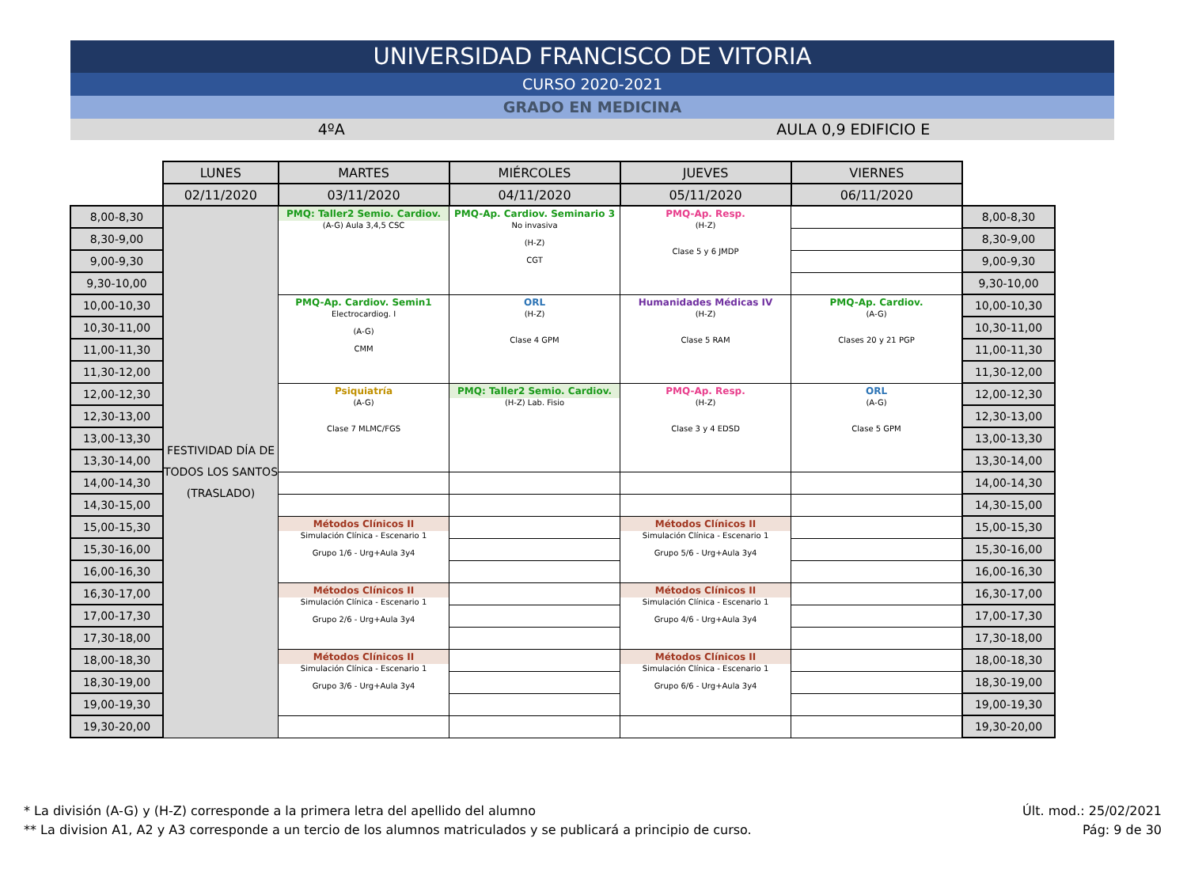UNIVERSIDAD FRANCISCO DE VITORIA
CURSO 2020-2021
GRADO EN MEDICINA
4ºA AULA 0,9 EDIFICIO E
| | LUNES | MARTES | MIÉRCOLES | JUEVES | VIERNES | |
| | 02/11/2020 | 03/11/2020 | 04/11/2020 | 05/11/2020 | 06/11/2020 | |
| 8,00-8,30 | FESTIVIDAD DÍA DE TODOS LOS SANTOS (TRASLADO) | PMQ: Taller2 Semio. Cardiov. (A-G) Aula 3,4,5 CSC | PMQ-Ap. Cardiov. Seminario 3 No invasiva (H-Z) CGT | PMQ-Ap. Resp. (H-Z) Clase 5 y 6 JMDP | | 8,00-8,30 |
| 8,30-9,00 | | | | | | 8,30-9,00 |
| 9,00-9,30 | | | | | | 9,00-9,30 |
| 9,30-10,00 | | | | | | 9,30-10,00 |
| 10,00-10,30 | | PMQ-Ap. Cardiov. Semin1 Electrocardiog. I (A-G) CMM | ORL (H-Z) Clase 4 GPM | Humanidades Médicas IV (H-Z) Clase 5 RAM | PMQ-Ap. Cardiov. (A-G) Clases 20 y 21 PGP | 10,00-10,30 |
| 10,30-11,00 | | | | | | 10,30-11,00 |
| 11,00-11,30 | | | | | | 11,00-11,30 |
| 11,30-12,00 | | | | | | 11,30-12,00 |
| 12,00-12,30 | | Psiquiatría (A-G) Clase 7 MLMC/FGS | PMQ: Taller2 Semio. Cardiov. (H-Z) Lab. Fisio | PMQ-Ap. Resp. (H-Z) Clase 3 y 4 EDSD | ORL (A-G) Clase 5 GPM | 12,00-12,30 |
| 12,30-13,00 | | | | | | 12,30-13,00 |
| 13,00-13,30 | | | | | | 13,00-13,30 |
| 13,30-14,00 | | | | | | 13,30-14,00 |
| 14,00-14,30 | | | | | | 14,00-14,30 |
| 14,30-15,00 | | | | | | 14,30-15,00 |
| 15,00-15,30 | | Métodos Clínicos II Simulación Clínica - Escenario 1 Grupo 1/6 - Urg+Aula 3y4 | | Métodos Clínicos II Simulación Clínica - Escenario 1 Grupo 5/6 - Urg+Aula 3y4 | | 15,00-15,30 |
| 15,30-16,00 | | | | | | 15,30-16,00 |
| 16,00-16,30 | | | | | | 16,00-16,30 |
| 16,30-17,00 | | Métodos Clínicos II Simulación Clínica - Escenario 1 Grupo 2/6 - Urg+Aula 3y4 | | Métodos Clínicos II Simulación Clínica - Escenario 1 Grupo 4/6 - Urg+Aula 3y4 | | 16,30-17,00 |
| 17,00-17,30 | | | | | | 17,00-17,30 |
| 17,30-18,00 | | | | | | 17,30-18,00 |
| 18,00-18,30 | | Métodos Clínicos II Simulación Clínica - Escenario 1 Grupo 3/6 - Urg+Aula 3y4 | | Métodos Clínicos II Simulación Clínica - Escenario 1 Grupo 6/6 - Urg+Aula 3y4 | | 18,00-18,30 |
| 18,30-19,00 | | | | | | 18,30-19,00 |
| 19,00-19,30 | | | | | | 19,00-19,30 |
| 19,30-20,00 | | | | | | 19,30-20,00 |
* La división (A-G) y (H-Z) corresponde a la primera letra del apellido del alumno
** La division A1, A2 y A3 corresponde a un tercio de los alumnos matriculados y se publicará a principio de curso.
Últ. mod.: 25/02/2021
Pág: 9 de 30